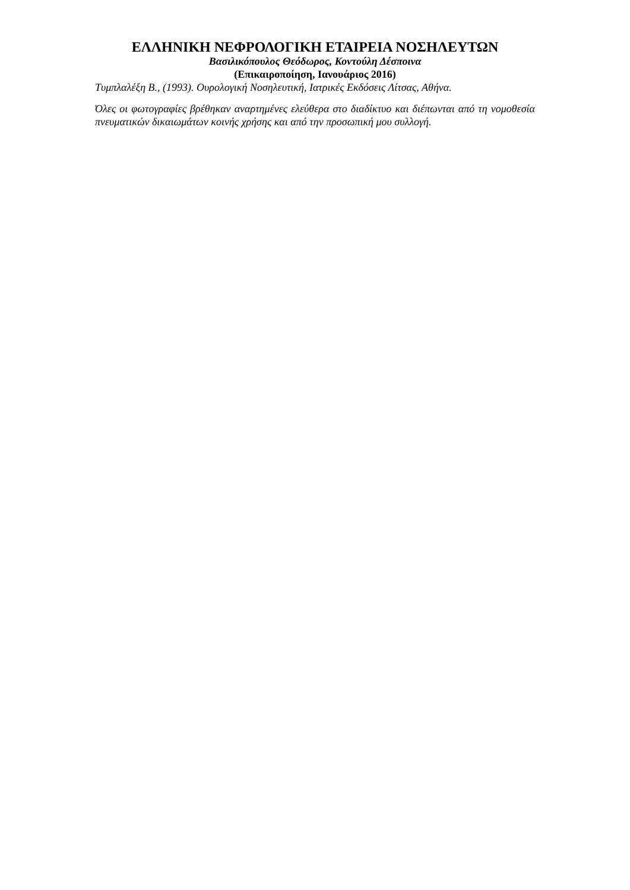ΕΛΛΗΝΙΚΗ ΝΕΦΡΟΛΟΓΙΚΗ ΕΤΑΙΡΕΙΑ ΝΟΣΗΛΕΥΤΩΝ
Βασιλικόπουλος Θεόδωρος, Κοντούλη Δέσποινα
(Επικαιροποίηση, Ιανουάριος 2016)
Τυμπλαλέξη Β., (1993). Ουρολογική Νοσηλευτική, Ιατρικές Εκδόσεις Λίτσας, Αθήνα.
Όλες οι φωτογραφίες βρέθηκαν αναρτημένες ελεύθερα στο διαδίκτυο και διέπωνται από τη νομοθεσία πνευματικών δικαιωμάτων κοινής χρήσης και από την προσωπική μου συλλογή.